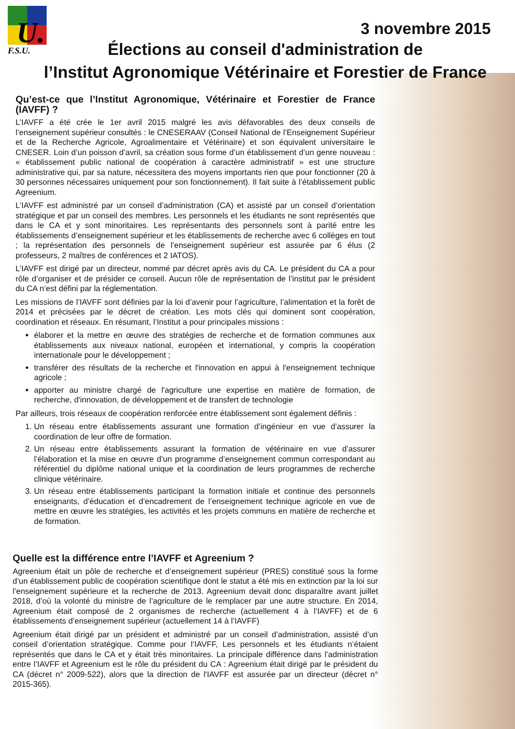U.
F.S.U.
3 novembre 2015
Élections au conseil d'administration de
l’Institut Agronomique Vétérinaire et Forestier de France
Qu’est-ce que l’Institut Agronomique, Vétérinaire et Forestier de France (IAVFF) ?
L’IAVFF a été crée le 1er avril 2015 malgré les avis défavorables des deux conseils de l’enseignement supérieur consultés : le CNESERAAV (Conseil National de l’Enseignement Supérieur et de la Recherche Agricole, Agroalimentaire et Vétérinaire) et son équivalent universitaire le CNESER. Loin d’un poisson d’avril, sa création sous forme d’un établissement d’un genre nouveau : « établissement public national de coopération à caractère administratif » est une structure administrative qui, par sa nature, nécessitera des moyens importants rien que pour fonctionner (20 à 30 personnes nécessaires uniquement pour son fonctionnement). Il fait suite à l’établissement public Agreenium.
L’IAVFF est administré par un conseil d’administration (CA) et assisté par un conseil d’orientation stratégique et par un conseil des membres. Les personnels et les étudiants ne sont représentés que dans le CA et y sont minoritaires. Les représentants des personnels sont à parité entre les établissements d’enseignement supérieur et les établissements de recherche avec 6 collèges en tout ; la représentation des personnels de l’enseignement supérieur est assurée par 6 élus (2 professeurs, 2 maîtres de conférences et 2 IATOS).
L’IAVFF est dirigé par un directeur, nommé par décret après avis du CA. Le président du CA a pour rôle d’organiser et de présider ce conseil. Aucun rôle de représentation de l’institut par le président du CA n’est défini par la réglementation.
Les missions de l’IAVFF sont définies par la loi d’avenir pour l’agriculture, l’alimentation et la forêt de 2014 et précisées par le décret de création. Les mots clés qui dominent sont coopération, coordination et réseaux. En résumant, l’Institut a pour principales missions :
élaborer et la mettre en œuvre des stratégies de recherche et de formation communes aux établissements aux niveaux national, européen et international, y compris la coopération internationale pour le développement ;
transférer des résultats de la recherche et l'innovation en appui à l'enseignement technique agricole ;
apporter au ministre chargé de l'agriculture une expertise en matière de formation, de recherche, d'innovation, de développement et de transfert de technologie
Par ailleurs, trois réseaux de coopération renforcée entre établissement sont également définis :
1. Un réseau entre établissements assurant une formation d’ingénieur en vue d’assurer la coordination de leur offre de formation.
2. Un réseau entre établissements assurant la formation de vétérinaire en vue d’assurer l’élaboration et la mise en œuvre d’un programme d’enseignement commun correspondant au référentiel du diplôme national unique et la coordination de leurs programmes de recherche clinique vétérinaire.
3. Un réseau entre établissements participant la formation initiale et continue des personnels enseignants, d’éducation et d’encadrement de l’enseignement technique agricole en vue de mettre en œuvre les stratégies, les activités et les projets communs en matière de recherche et de formation.
Quelle est la différence entre l’IAVFF et Agreenium ?
Agreenium était un pôle de recherche et d’enseignement supérieur (PRES) constitué sous la forme d’un établissement public de coopération scientifique dont le statut a été mis en extinction par la loi sur l’enseignement supérieure et la recherche de 2013. Agreenium devait donc disparaître avant juillet 2018, d’où la volonté du ministre de l’agriculture de le remplacer par une autre structure. En 2014, Agreenium était composé de 2 organismes de recherche (actuellement 4 à l’IAVFF) et de 6 établissements d’enseignement supérieur (actuellement 14 à l’IAVFF)
Agreenium était dirigé par un président et administré par un conseil d’administration, assisté d’un conseil d’orientation stratégique. Comme pour l’IAVFF, Les personnels et les étudiants n’étaient représentés que dans le CA et y était très minoritaires. La principale différence dans l’administration entre l’IAVFF et Agreenium est le rôle du président du CA : Agreenium était dirigé par le président du CA (décret n° 2009-522), alors que la direction de l'IAVFF est assurée par un directeur (décret n° 2015-365).